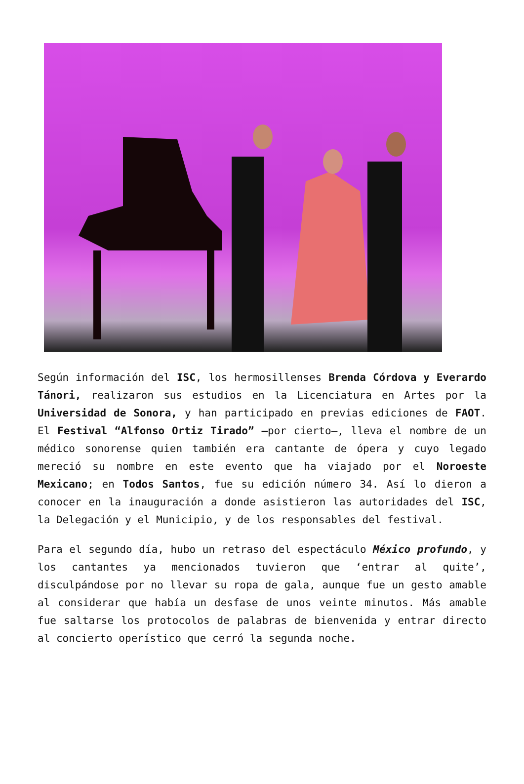Según información del ISC, los hermosillenses Brenda Córdova y Everardo Tánori, realizaron sus estudios en la Licenciatura en Artes por la Universidad de Sonora, y han participado en previas ediciones de FAOT. El Festival “Alfonso Ortiz Tirado” —por cierto—, lleva el nombre de un médico sonorense quien también era cantante de ópera y cuyo legado mereció su nombre en este evento que ha viajado por el Noroeste Mexicano; en Todos Santos, fue su edición número 34. Así lo dieron a conocer en la inauguración a donde asistieron las autoridades del ISC, la Delegación y el Municipio, y de los responsables del festival.
Para el segundo día, hubo un retraso del espectáculo México profundo, y los cantantes ya mencionados tuvieron que ‘entrar al quite’, disculpándose por no llevar su ropa de gala, aunque fue un gesto amable al considerar que había un desfase de unos veinte minutos. Más amable fue saltarse los protocolos de palabras de bienvenida y entrar directo al concierto operístico que cerró la segunda noche.